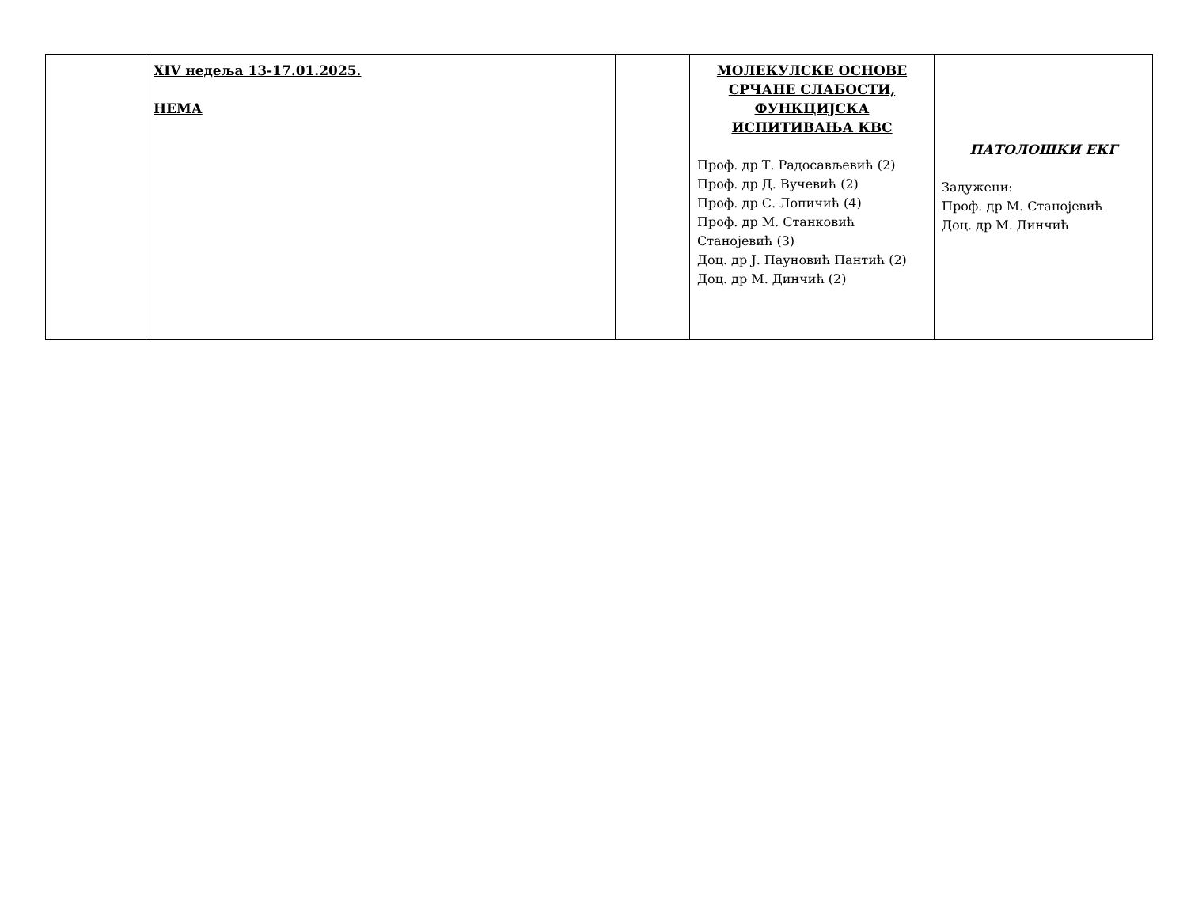| | XIV недеља 13-17.01.2025. НЕМА | | МОЛЕКУЛСКЕ ОСНОВЕ СРЧАНЕ СЛАБОСТИ, ФУНКЦИЈСКА ИСПИТИВАЊА КВС Проф. др Т. Радосављевић (2) Проф. др Д. Вучевић (2) Проф. др С. Лопичић (4) Проф. др М. Станковић Станојевић (3) Доц. др Ј. Пауновић Пантић (2) Доц. др М. Динчић (2) | ПАТОЛОШКИ ЕКГ Задужени: Проф. др М. Станојевић Доц. др М. Динчић |